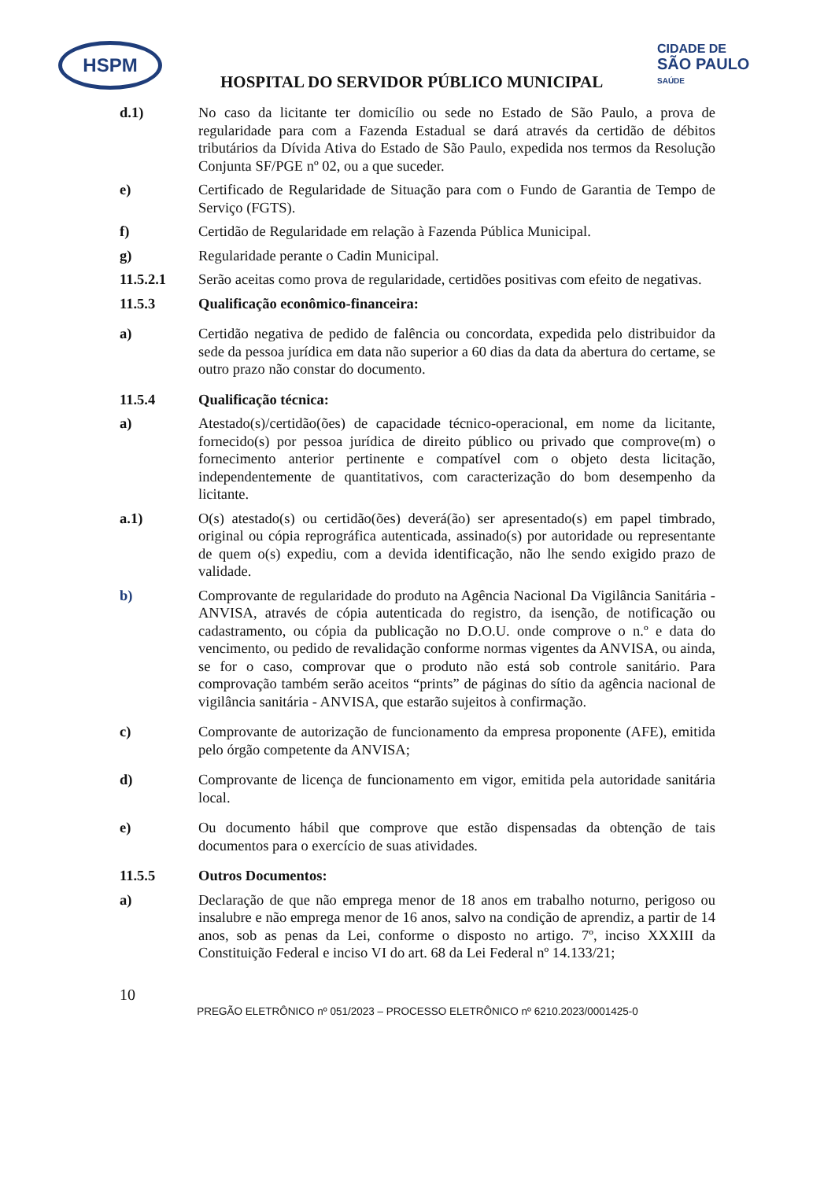HSPM
CIDADE DE
SÃO PAULO
SAÚDE
HOSPITAL DO SERVIDOR PÚBLICO MUNICIPAL
d.1) No caso da licitante ter domicílio ou sede no Estado de São Paulo, a prova de regularidade para com a Fazenda Estadual se dará através da certidão de débitos tributários da Dívida Ativa do Estado de São Paulo, expedida nos termos da Resolução Conjunta SF/PGE nº 02, ou a que suceder.
e) Certificado de Regularidade de Situação para com o Fundo de Garantia de Tempo de Serviço (FGTS).
f) Certidão de Regularidade em relação à Fazenda Pública Municipal.
g) Regularidade perante o Cadin Municipal.
11.5.2.1 Serão aceitas como prova de regularidade, certidões positivas com efeito de negativas.
11.5.3 Qualificação econômico-financeira:
a) Certidão negativa de pedido de falência ou concordata, expedida pelo distribuidor da sede da pessoa jurídica em data não superior a 60 dias da data da abertura do certame, se outro prazo não constar do documento.
11.5.4 Qualificação técnica:
a) Atestado(s)/certidão(ões) de capacidade técnico-operacional, em nome da licitante, fornecido(s) por pessoa jurídica de direito público ou privado que comprove(m) o fornecimento anterior pertinente e compatível com o objeto desta licitação, independentemente de quantitativos, com caracterização do bom desempenho da licitante.
a.1) O(s) atestado(s) ou certidão(ões) deverá(ão) ser apresentado(s) em papel timbrado, original ou cópia reprográfica autenticada, assinado(s) por autoridade ou representante de quem o(s) expediu, com a devida identificação, não lhe sendo exigido prazo de validade.
b) Comprovante de regularidade do produto na Agência Nacional Da Vigilância Sanitária - ANVISA, através de cópia autenticada do registro, da isenção, de notificação ou cadastramento, ou cópia da publicação no D.O.U. onde comprove o n.º e data do vencimento, ou pedido de revalidação conforme normas vigentes da ANVISA, ou ainda, se for o caso, comprovar que o produto não está sob controle sanitário. Para comprovação também serão aceitos “prints” de páginas do sítio da agência nacional de vigilância sanitária - ANVISA, que estarão sujeitos à confirmação.
c) Comprovante de autorização de funcionamento da empresa proponente (AFE), emitida pelo órgão competente da ANVISA;
d) Comprovante de licença de funcionamento em vigor, emitida pela autoridade sanitária local.
e) Ou documento hábil que comprove que estão dispensadas da obtenção de tais documentos para o exercício de suas atividades.
11.5.5 Outros Documentos:
a) Declaração de que não emprega menor de 18 anos em trabalho noturno, perigoso ou insalubre e não emprega menor de 16 anos, salvo na condição de aprendiz, a partir de 14 anos, sob as penas da Lei, conforme o disposto no artigo. 7º, inciso XXXIII da Constituição Federal e inciso VI do art. 68 da Lei Federal nº 14.133/21;
10
PREGÃO ELETRÔNICO nº 051/2023 – PROCESSO ELETRÔNICO nº 6210.2023/0001425-0